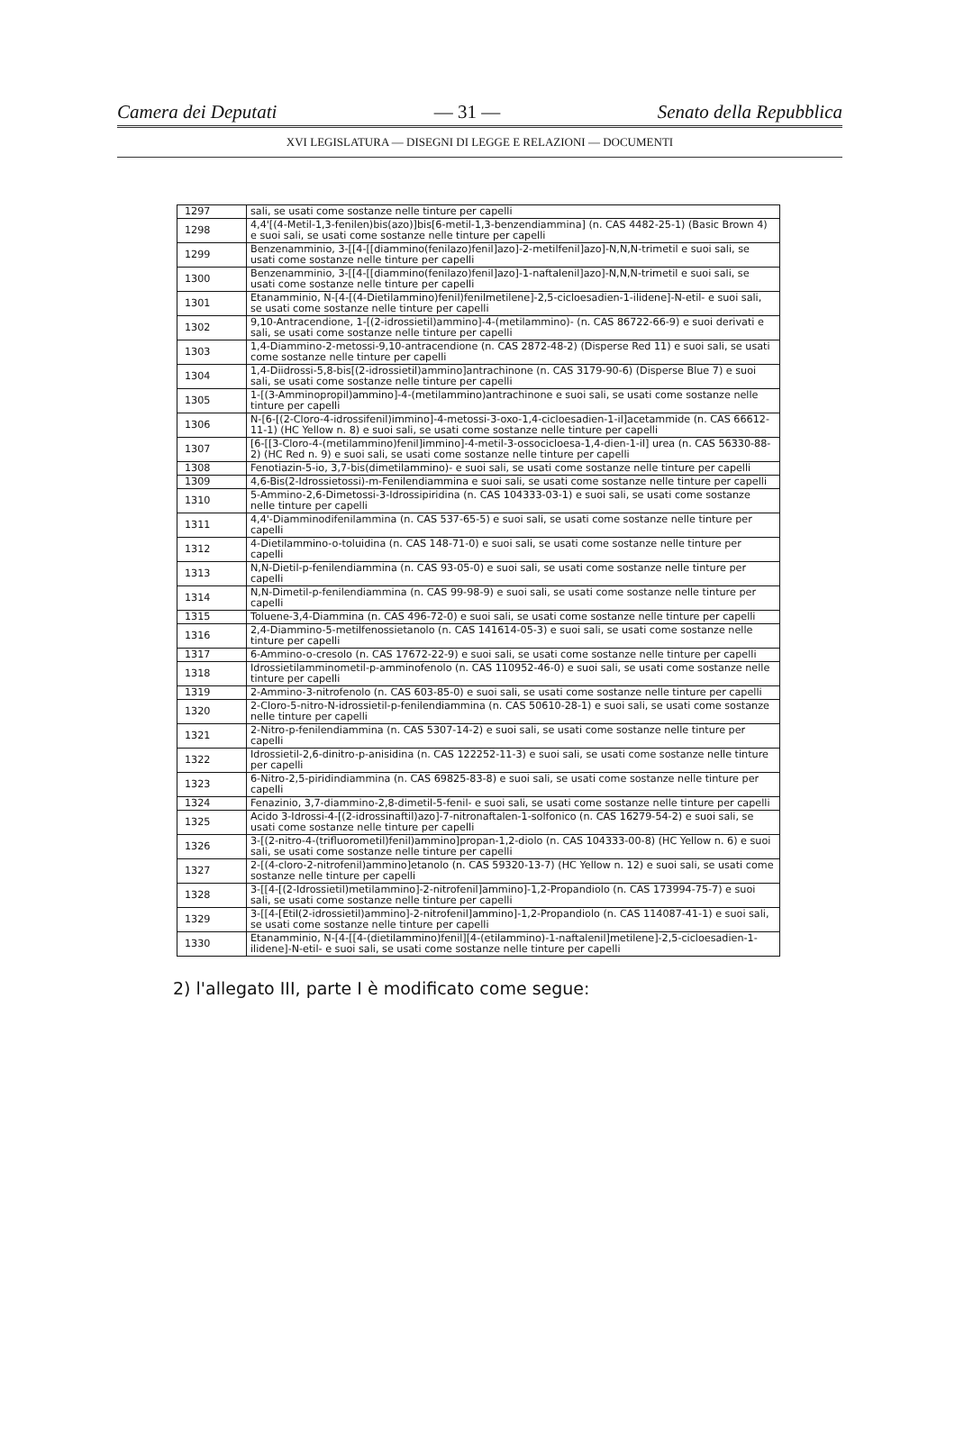Camera dei Deputati — 31 — Senato della Repubblica
XVI LEGISLATURA — DISEGNI DI LEGGE E RELAZIONI — DOCUMENTI
| 1297 | sali, se usati come sostanze nelle tinture per capelli |
| 1298 | 4,4'[(4-Metil-1,3-fenilen)bis(azo)]bis[6-metil-1,3-benzendiammina] (n. CAS 4482-25-1) (Basic Brown 4) e suoi sali, se usati come sostanze nelle tinture per capelli |
| 1299 | Benzenamminio, 3-[[4-[[diammino(fenilazo)fenil]azo]-2-metilfenil]azo]-N,N,N-trimetil e suoi sali, se usati come sostanze nelle tinture per capelli |
| 1300 | Benzenamminio, 3-[[4-[[diammino(fenilazo)fenil]azo]-1-naftalenil]azo]-N,N,N-trimetil e suoi sali, se usati come sostanze nelle tinture per capelli |
| 1301 | Etanamminio, N-[4-[(4-Dietilammino)fenil)fenilmetilene]-2,5-cicloesadien-1-ilidene]-N-etil- e suoi sali, se usati come sostanze nelle tinture per capelli |
| 1302 | 9,10-Antracendione, 1-[(2-idrossietil)ammino]-4-(metilammino)- (n. CAS 86722-66-9) e suoi derivati e sali, se usati come sostanze nelle tinture per capelli |
| 1303 | 1,4-Diammino-2-metossi-9,10-antracendione (n. CAS 2872-48-2) (Disperse Red 11) e suoi sali, se usati come sostanze nelle tinture per capelli |
| 1304 | 1,4-Diidrossi-5,8-bis[(2-idrossietil)ammino]antrachinone (n. CAS 3179-90-6) (Disperse Blue 7) e suoi sali, se usati come sostanze nelle tinture per capelli |
| 1305 | 1-[(3-Amminopropil)ammino]-4-(metilammino)antrachinone e suoi sali, se usati come sostanze nelle tinture per capelli |
| 1306 | N-[6-[(2-Cloro-4-idrossifenil)immino]-4-metossi-3-oxo-1,4-cicloesadien-1-il]acetammide (n. CAS 66612-11-1) (HC Yellow n. 8) e suoi sali, se usati come sostanze nelle tinture per capelli |
| 1307 | [6-[[3-Cloro-4-(metilammino)fenil]immino]-4-metil-3-ossocicloesa-1,4-dien-1-il] urea (n. CAS 56330-88-2) (HC Red n. 9) e suoi sali, se usati come sostanze nelle tinture per capelli |
| 1308 | Fenotiazin-5-io, 3,7-bis(dimetilammino)- e suoi sali, se usati come sostanze nelle tinture per capelli |
| 1309 | 4,6-Bis(2-Idrossietossi)-m-Fenilendiammina e suoi sali, se usati come sostanze nelle tinture per capelli |
| 1310 | 5-Ammino-2,6-Dimetossi-3-Idrossipiridina (n. CAS 104333-03-1) e suoi sali, se usati come sostanze nelle tinture per capelli |
| 1311 | 4,4'-Diamminodifenilammina (n. CAS 537-65-5) e suoi sali, se usati come sostanze nelle tinture per capelli |
| 1312 | 4-Dietilammino-o-toluidina (n. CAS 148-71-0) e suoi sali, se usati come sostanze nelle tinture per capelli |
| 1313 | N,N-Dietil-p-fenilendiammina (n. CAS 93-05-0) e suoi sali, se usati come sostanze nelle tinture per capelli |
| 1314 | N,N-Dimetil-p-fenilendiammina (n. CAS 99-98-9) e suoi sali, se usati come sostanze nelle tinture per capelli |
| 1315 | Toluene-3,4-Diammina (n. CAS 496-72-0) e suoi sali, se usati come sostanze nelle tinture per capelli |
| 1316 | 2,4-Diammino-5-metilfenossietanolo (n. CAS 141614-05-3) e suoi sali, se usati come sostanze nelle tinture per capelli |
| 1317 | 6-Ammino-o-cresolo (n. CAS 17672-22-9) e suoi sali, se usati come sostanze nelle tinture per capelli |
| 1318 | Idrossietilamminometil-p-amminofenolo (n. CAS 110952-46-0) e suoi sali, se usati come sostanze nelle tinture per capelli |
| 1319 | 2-Ammino-3-nitrofenolo (n. CAS 603-85-0) e suoi sali, se usati come sostanze nelle tinture per capelli |
| 1320 | 2-Cloro-5-nitro-N-idrossietil-p-fenilendiammina (n. CAS 50610-28-1) e suoi sali, se usati come sostanze nelle tinture per capelli |
| 1321 | 2-Nitro-p-fenilendiammina (n. CAS 5307-14-2) e suoi sali, se usati come sostanze nelle tinture per capelli |
| 1322 | Idrossietil-2,6-dinitro-p-anisidina (n. CAS 122252-11-3) e suoi sali, se usati come sostanze nelle tinture per capelli |
| 1323 | 6-Nitro-2,5-piridindiammina (n. CAS 69825-83-8) e suoi sali, se usati come sostanze nelle tinture per capelli |
| 1324 | Fenazinio, 3,7-diammino-2,8-dimetil-5-fenil- e suoi sali, se usati come sostanze nelle tinture per capelli |
| 1325 | Acido 3-Idrossi-4-[(2-idrossinaftil)azo]-7-nitronaftalen-1-solfonico (n. CAS 16279-54-2) e suoi sali, se usati come sostanze nelle tinture per capelli |
| 1326 | 3-[(2-nitro-4-(trifluorometil)fenil)ammino]propan-1,2-diolo (n. CAS 104333-00-8) (HC Yellow n. 6) e suoi sali, se usati come sostanze nelle tinture per capelli |
| 1327 | 2-[(4-cloro-2-nitrofenil)ammino]etanolo (n. CAS 59320-13-7) (HC Yellow n. 12) e suoi sali, se usati come sostanze nelle tinture per capelli |
| 1328 | 3-[[4-[(2-Idrossietil)metilammino]-2-nitrofenil]ammino]-1,2-Propandiolo (n. CAS 173994-75-7) e suoi sali, se usati come sostanze nelle tinture per capelli |
| 1329 | 3-[[4-[Etil(2-idrossietil)ammino]-2-nitrofenil]ammino]-1,2-Propandiolo (n. CAS 114087-41-1) e suoi sali, se usati come sostanze nelle tinture per capelli |
| 1330 | Etanamminio, N-[4-[[4-(dietilammino)fenil][4-(etilammino)-1-naftalenil]metilene]-2,5-cicloesadien-1-ilidene]-N-etil- e suoi sali, se usati come sostanze nelle tinture per capelli |
2) l'allegato III, parte I è modificato come segue: